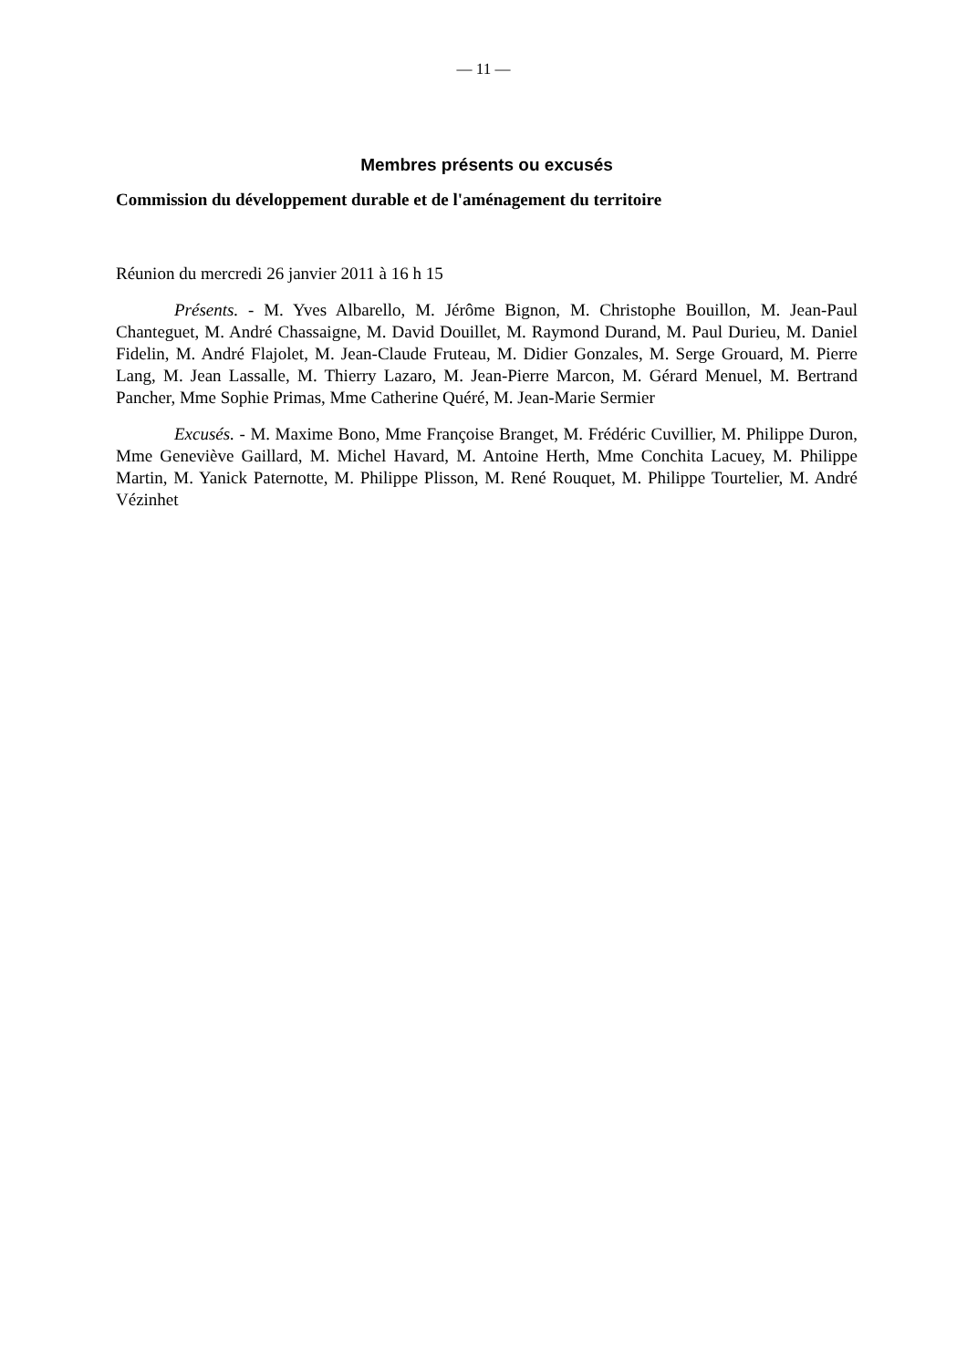— 11 —
Membres présents ou excusés
Commission du développement durable et de l'aménagement du territoire
Réunion du mercredi 26 janvier 2011 à 16 h 15
Présents. - M. Yves Albarello, M. Jérôme Bignon, M. Christophe Bouillon, M. Jean-Paul Chanteguet, M. André Chassaigne, M. David Douillet, M. Raymond Durand, M. Paul Durieu, M. Daniel Fidelin, M. André Flajolet, M. Jean-Claude Fruteau, M. Didier Gonzales, M. Serge Grouard, M. Pierre Lang, M. Jean Lassalle, M. Thierry Lazaro, M. Jean-Pierre Marcon, M. Gérard Menuel, M. Bertrand Pancher, Mme Sophie Primas, Mme Catherine Quéré, M. Jean-Marie Sermier
Excusés. - M. Maxime Bono, Mme Françoise Branget, M. Frédéric Cuvillier, M. Philippe Duron, Mme Geneviève Gaillard, M. Michel Havard, M. Antoine Herth, Mme Conchita Lacuey, M. Philippe Martin, M. Yanick Paternotte, M. Philippe Plisson, M. René Rouquet, M. Philippe Tourtelier, M. André Vézinhet